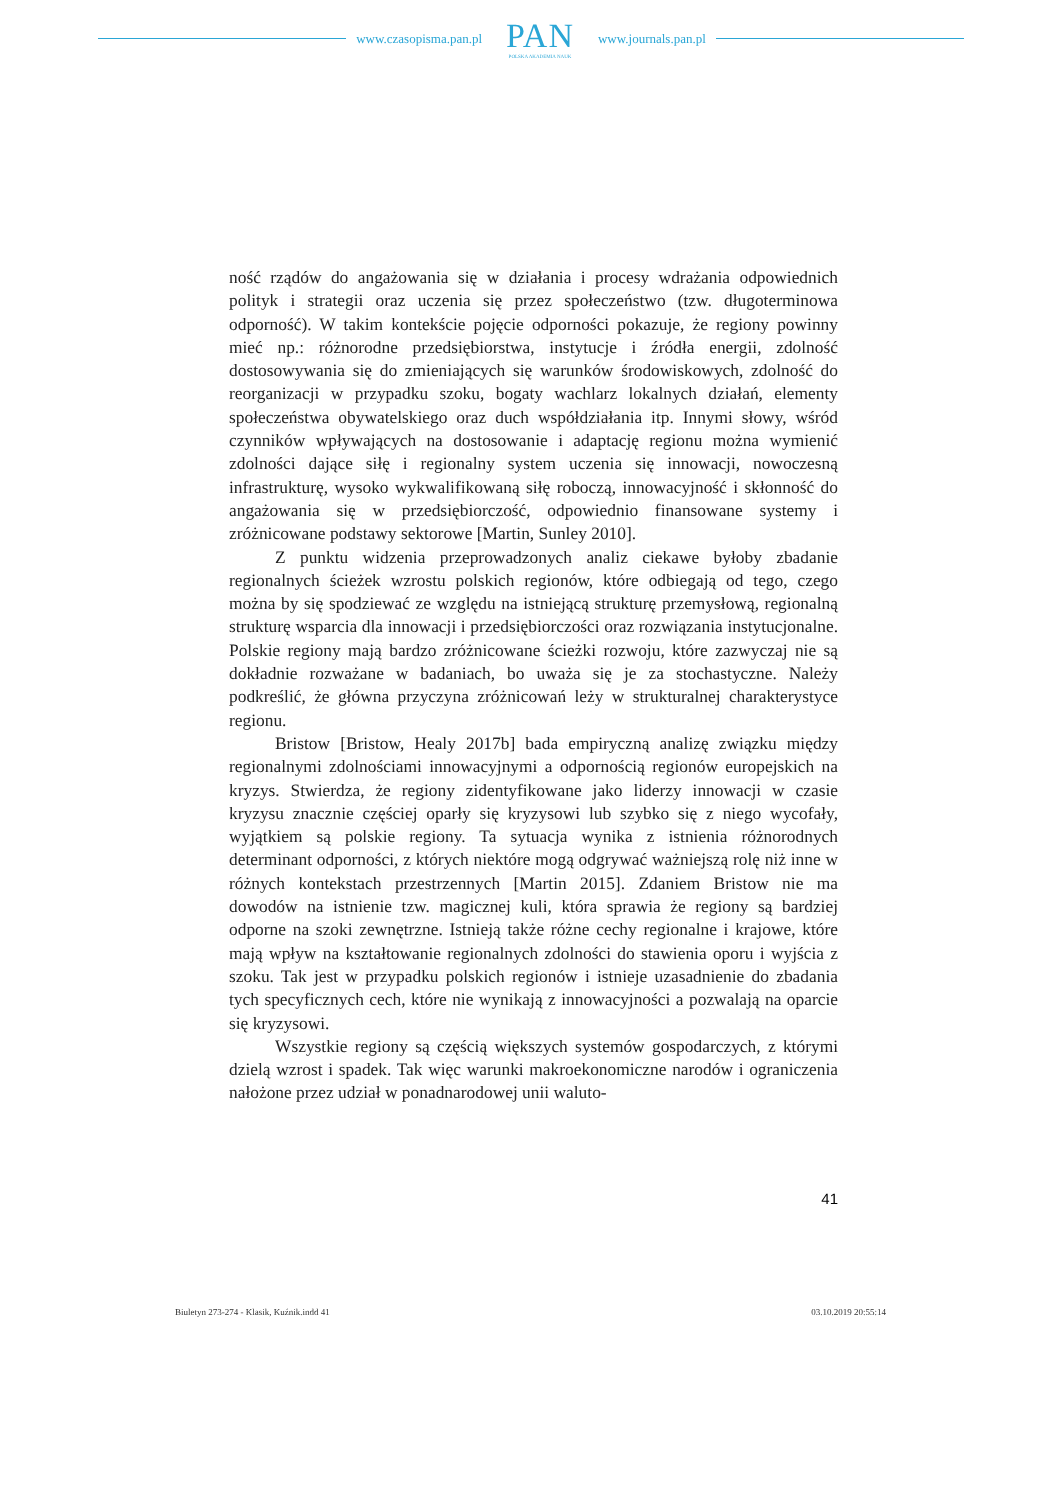www.czasopisma.pan.pl
PAN
POLSKA AKADEMIA NAUK
www.journals.pan.pl
ność rządów do angażowania się w działania i procesy wdrażania odpowiednich polityk i strategii oraz uczenia się przez społeczeństwo (tzw. długoterminowa odporność). W takim kontekście pojęcie odporności pokazuje, że regiony powinny mieć np.: różnorodne przedsiębiorstwa, instytucje i źródła energii, zdolność dostosowywania się do zmieniających się warunków środowiskowych, zdolność do reorganizacji w przypadku szoku, bogaty wachlarz lokalnych działań, elementy społeczeństwa obywatelskiego oraz duch współdziałania itp. Innymi słowy, wśród czynników wpływających na dostosowanie i adaptację regionu można wymienić zdolności dające siłę i regionalny system uczenia się innowacji, nowoczesną infrastrukturę, wysoko wykwalifikowaną siłę roboczą, innowacyjność i skłonność do angażowania się w przedsiębiorczość, odpowiednio finansowane systemy i zróżnicowane podstawy sektorowe [Martin, Sunley 2010].
Z punktu widzenia przeprowadzonych analiz ciekawe byłoby zbadanie regionalnych ścieżek wzrostu polskich regionów, które odbiegają od tego, czego można by się spodziewać ze względu na istniejącą strukturę przemysłową, regionalną strukturę wsparcia dla innowacji i przedsiębiorczości oraz rozwiązania instytucjonalne. Polskie regiony mają bardzo zróżnicowane ścieżki rozwoju, które zazwyczaj nie są dokładnie rozważane w badaniach, bo uważa się je za stochastyczne. Należy podkreślić, że główna przyczyna zróżnicowań leży w strukturalnej charakterystyce regionu.
Bristow [Bristow, Healy 2017b] bada empiryczną analizę związku między regionalnymi zdolnościami innowacyjnymi a odpornością regionów europejskich na kryzys. Stwierdza, że regiony zidentyfikowane jako liderzy innowacji w czasie kryzysu znacznie częściej oparły się kryzysowi lub szybko się z niego wycofały, wyjątkiem są polskie regiony. Ta sytuacja wynika z istnienia różnorodnych determinant odporności, z których niektóre mogą odgrywać ważniejszą rolę niż inne w różnych kontekstach przestrzennych [Martin 2015]. Zdaniem Bristow nie ma dowodów na istnienie tzw. magicznej kuli, która sprawia że regiony są bardziej odporne na szoki zewnętrzne. Istnieją także różne cechy regionalne i krajowe, które mają wpływ na kształtowanie regionalnych zdolności do stawienia oporu i wyjścia z szoku. Tak jest w przypadku polskich regionów i istnieje uzasadnienie do zbadania tych specyficznych cech, które nie wynikają z innowacyjności a pozwalają na oparcie się kryzysowi.
Wszystkie regiony są częścią większych systemów gospodarczych, z którymi dzielą wzrost i spadek. Tak więc warunki makroekonomiczne narodów i ograniczenia nałożone przez udział w ponadnarodowej unii waluto-
41
Biuletyn 273-274 - Klasik, Kuźnik.indd 41 03.10.2019 20:55:14